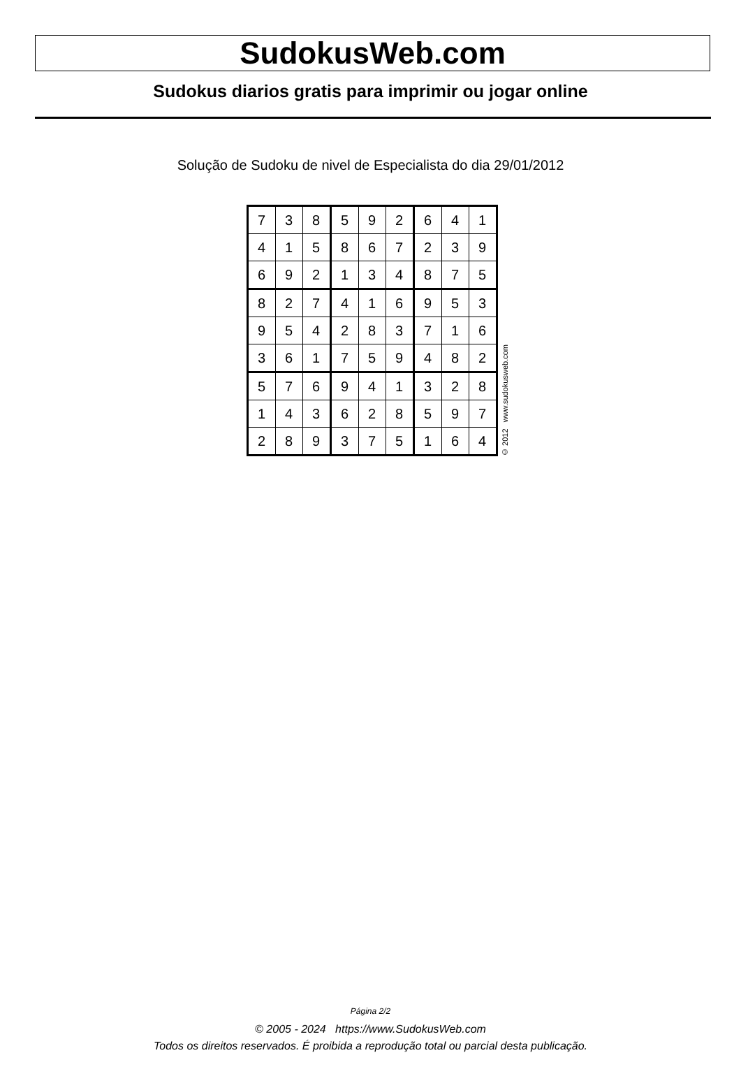SudokusWeb.com
Sudokus diarios gratis para imprimir ou jogar online
Solução de Sudoku de nivel de Especialista do dia 29/01/2012
| 7 | 3 | 8 | 5 | 9 | 2 | 6 | 4 | 1 |
| 4 | 1 | 5 | 8 | 6 | 7 | 2 | 3 | 9 |
| 6 | 9 | 2 | 1 | 3 | 4 | 8 | 7 | 5 |
| 8 | 2 | 7 | 4 | 1 | 6 | 9 | 5 | 3 |
| 9 | 5 | 4 | 2 | 8 | 3 | 7 | 1 | 6 |
| 3 | 6 | 1 | 7 | 5 | 9 | 4 | 8 | 2 |
| 5 | 7 | 6 | 9 | 4 | 1 | 3 | 2 | 8 |
| 1 | 4 | 3 | 6 | 2 | 8 | 5 | 9 | 7 |
| 2 | 8 | 9 | 3 | 7 | 5 | 1 | 6 | 4 |
© 2012 www.sudokusweb.com
Página 2/2
© 2005 - 2024 https://www.SudokusWeb.com
Todos os direitos reservados. É proibida a reprodução total ou parcial desta publicação.